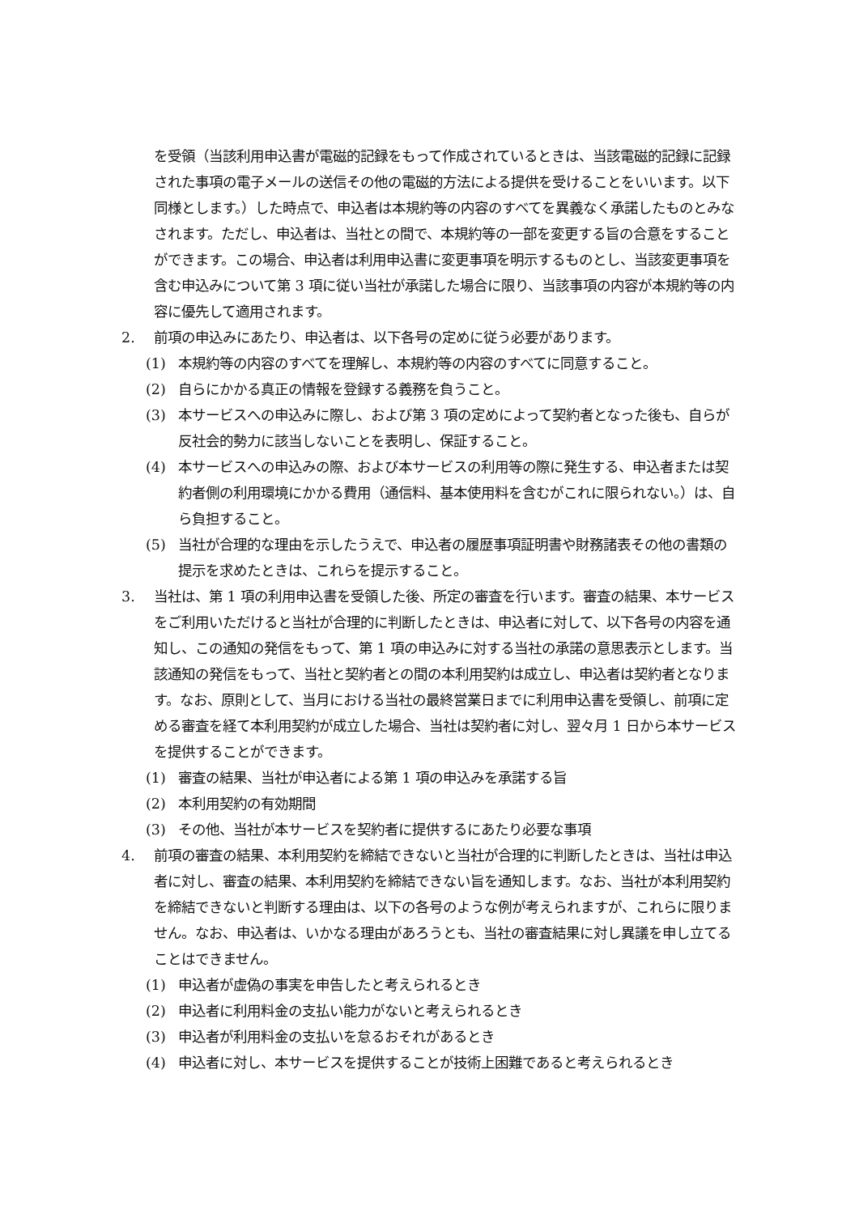を受領（当該利用申込書が電磁的記録をもって作成されているときは、当該電磁的記録に記録された事項の電子メールの送信その他の電磁的方法による提供を受けることをいいます。以下同様とします。）した時点で、申込者は本規約等の内容のすべてを異義なく承諾したものとみなされます。ただし、申込者は、当社との間で、本規約等の一部を変更する旨の合意をすることができます。この場合、申込者は利用申込書に変更事項を明示するものとし、当該変更事項を含む申込みについて第 3 項に従い当社が承諾した場合に限り、当該事項の内容が本規約等の内容に優先して適用されます。
2. 前項の申込みにあたり、申込者は、以下各号の定めに従う必要があります。
(1) 本規約等の内容のすべてを理解し、本規約等の内容のすべてに同意すること。
(2) 自らにかかる真正の情報を登録する義務を負うこと。
(3) 本サービスへの申込みに際し、および第 3 項の定めによって契約者となった後も、自らが反社会的勢力に該当しないことを表明し、保証すること。
(4) 本サービスへの申込みの際、および本サービスの利用等の際に発生する、申込者または契約者側の利用環境にかかる費用（通信料、基本使用料を含むがこれに限られない。）は、自ら負担すること。
(5) 当社が合理的な理由を示したうえで、申込者の履歴事項証明書や財務諸表その他の書類の提示を求めたときは、これらを提示すること。
3. 当社は、第 1 項の利用申込書を受領した後、所定の審査を行います。審査の結果、本サービスをご利用いただけると当社が合理的に判断したときは、申込者に対して、以下各号の内容を通知し、この通知の発信をもって、第 1 項の申込みに対する当社の承諾の意思表示とします。当該通知の発信をもって、当社と契約者との間の本利用契約は成立し、申込者は契約者となります。なお、原則として、当月における当社の最終営業日までに利用申込書を受領し、前項に定める審査を経て本利用契約が成立した場合、当社は契約者に対し、翌々月 1 日から本サービスを提供することができます。
(1) 審査の結果、当社が申込者による第 1 項の申込みを承諾する旨
(2) 本利用契約の有効期間
(3) その他、当社が本サービスを契約者に提供するにあたり必要な事項
4. 前項の審査の結果、本利用契約を締結できないと当社が合理的に判断したときは、当社は申込者に対し、審査の結果、本利用契約を締結できない旨を通知します。なお、当社が本利用契約を締結できないと判断する理由は、以下の各号のような例が考えられますが、これらに限りません。なお、申込者は、いかなる理由があろうとも、当社の審査結果に対し異議を申し立てることはできません。
(1) 申込者が虚偽の事実を申告したと考えられるとき
(2) 申込者に利用料金の支払い能力がないと考えられるとき
(3) 申込者が利用料金の支払いを怠るおそれがあるとき
(4) 申込者に対し、本サービスを提供することが技術上困難であると考えられるとき